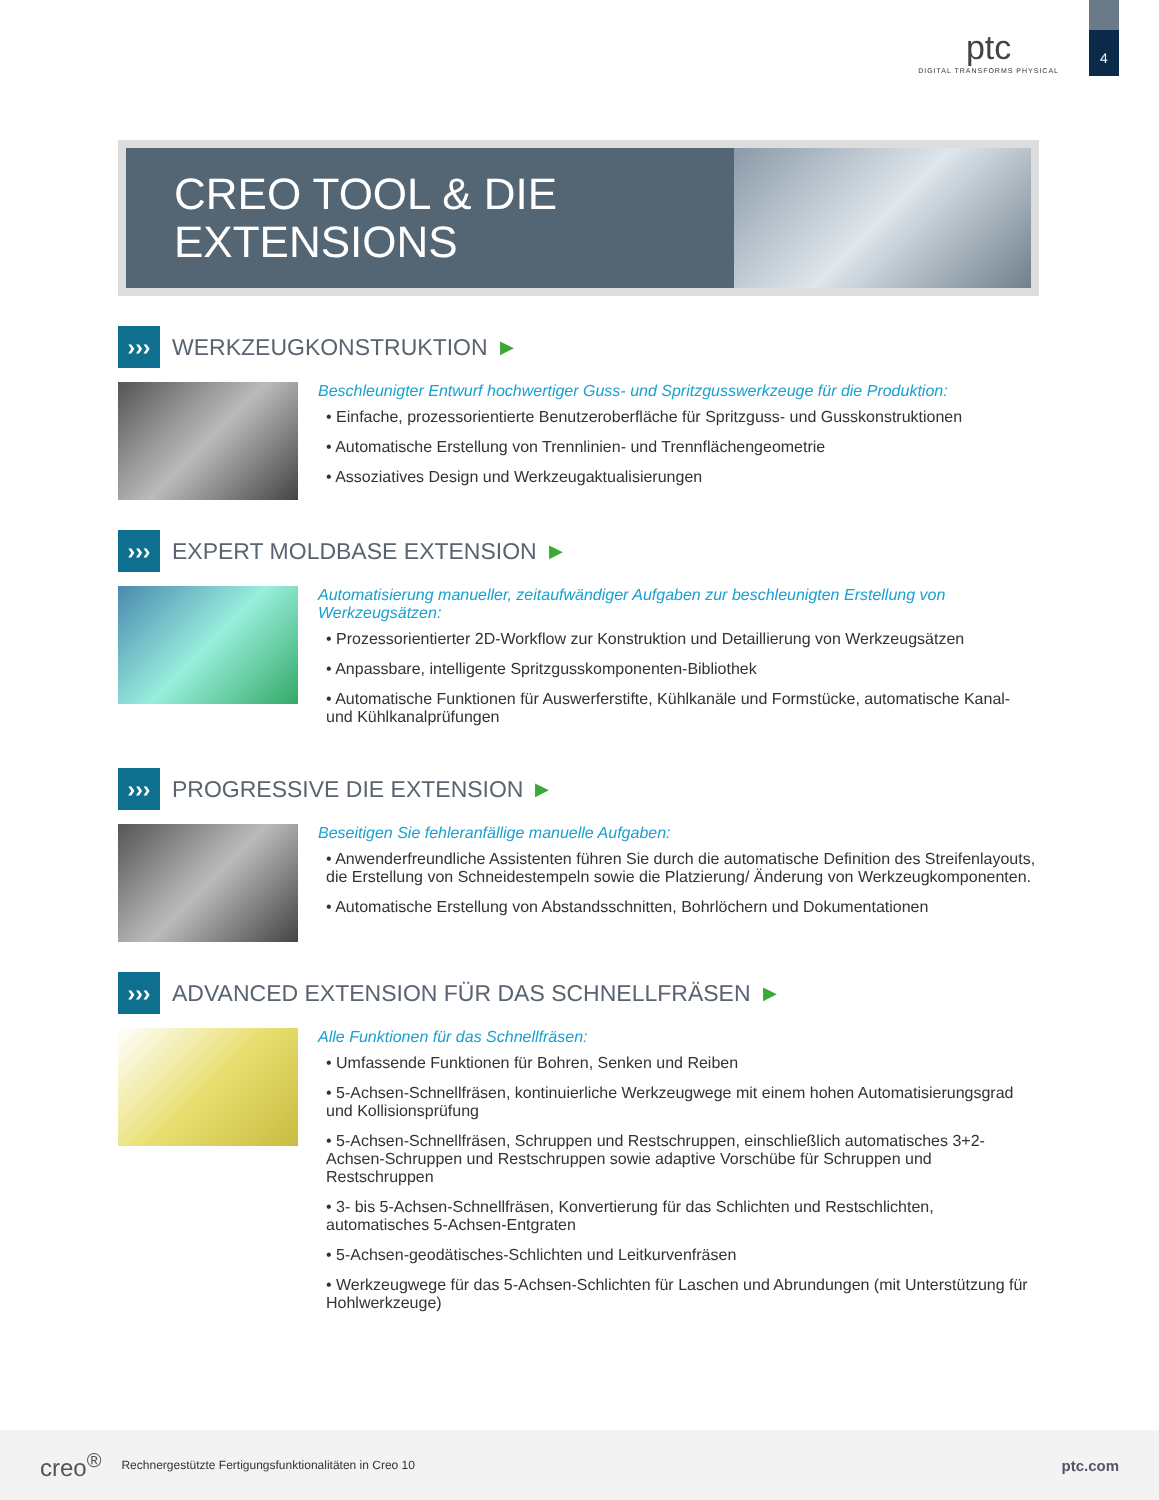ptc
DIGITAL TRANSFORMS PHYSICAL
4
CREO TOOL & DIE EXTENSIONS
››› WERKZEUGKONSTRUKTION ▶
Beschleunigter Entwurf hochwertiger Guss- und Spritzgusswerkzeuge für die Produktion:
• Einfache, prozessorientierte Benutzeroberfläche für Spritzguss- und Gusskonstruktionen
• Automatische Erstellung von Trennlinien- und Trennflächengeometrie
• Assoziatives Design und Werkzeugaktualisierungen
››› EXPERT MOLDBASE EXTENSION ▶
Automatisierung manueller, zeitaufwändiger Aufgaben zur beschleunigten Erstellung von Werkzeugsätzen:
• Prozessorientierter 2D-Workflow zur Konstruktion und Detaillierung von Werkzeugsätzen
• Anpassbare, intelligente Spritzgusskomponenten-Bibliothek
• Automatische Funktionen für Auswerferstifte, Kühlkanäle und Formstücke, automatische Kanal- und Kühlkanalprüfungen
››› PROGRESSIVE DIE EXTENSION ▶
Beseitigen Sie fehleranfällige manuelle Aufgaben:
• Anwenderfreundliche Assistenten führen Sie durch die automatische Definition des Streifenlayouts, die Erstellung von Schneidestempeln sowie die Platzierung/ Änderung von Werkzeugkomponenten.
• Automatische Erstellung von Abstandsschnitten, Bohrlöchern und Dokumentationen
››› ADVANCED EXTENSION FÜR DAS SCHNELLFRÄSEN ▶
Alle Funktionen für das Schnellfräsen:
• Umfassende Funktionen für Bohren, Senken und Reiben
• 5-Achsen-Schnellfräsen, kontinuierliche Werkzeugwege mit einem hohen Automatisierungsgrad und Kollisionsprüfung
• 5-Achsen-Schnellfräsen, Schruppen und Restschruppen, einschließlich automatisches 3+2-Achsen-Schruppen und Restschruppen sowie adaptive Vorschübe für Schruppen und Restschruppen
• 3- bis 5-Achsen-Schnellfräsen, Konvertierung für das Schlichten und Restschlichten, automatisches 5-Achsen-Entgraten
• 5-Achsen-geodätisches-Schlichten und Leitkurvenfräsen
• Werkzeugwege für das 5-Achsen-Schlichten für Laschen und Abrundungen (mit Unterstützung für Hohlwerkzeuge)
creo<sup>®</sup> Rechnergestützte Fertigungsfunktionalitäten in Creo 10 ptc.com